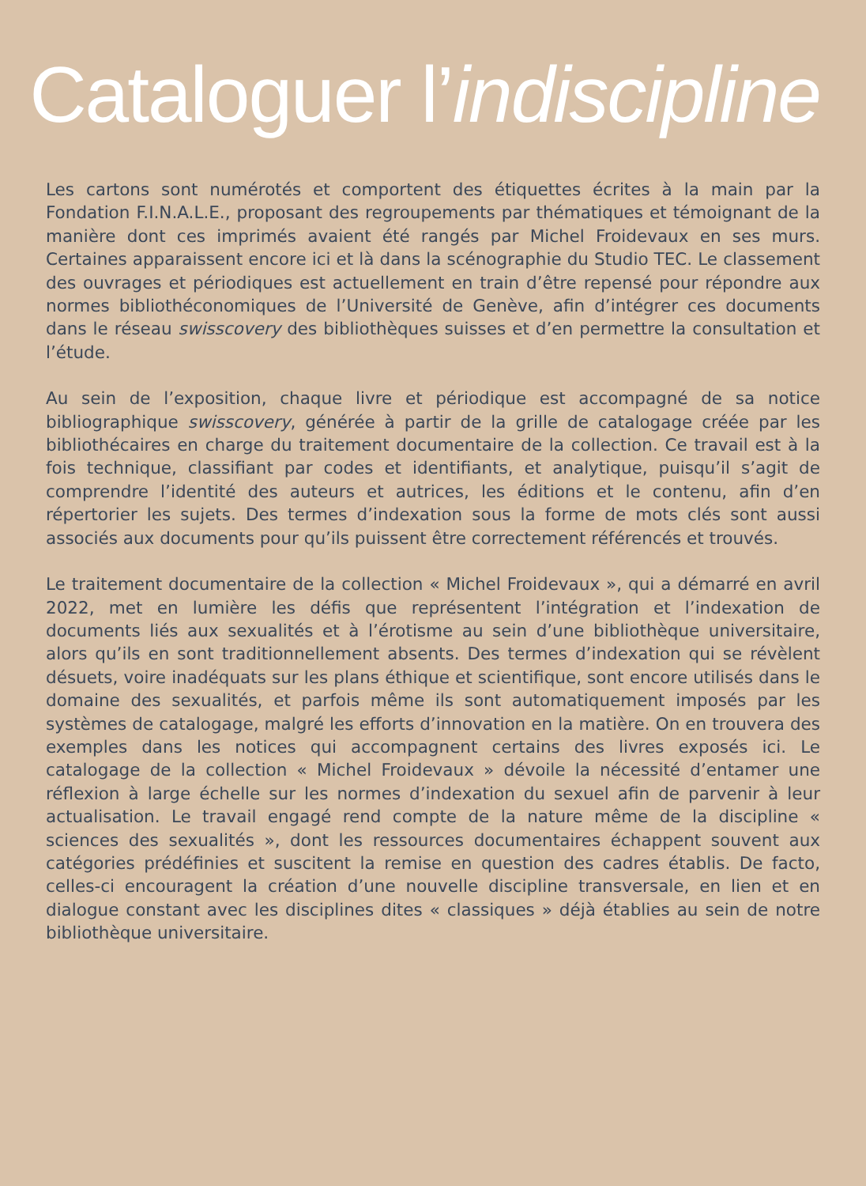Cataloguer l’indiscipline
Les cartons sont numérotés et comportent des étiquettes écrites à la main par la Fondation F.I.N.A.L.E., proposant des regroupements par thématiques et témoignant de la manière dont ces imprimés avaient été rangés par Michel Froidevaux en ses murs. Certaines apparaissent encore ici et là dans la scénographie du Studio TEC. Le classement des ouvrages et périodiques est actuellement en train d’être repensé pour répondre aux normes bibliothéconomiques de l’Université de Genève, afin d’intégrer ces documents dans le réseau swisscovery des bibliothèques suisses et d’en permettre la consultation et l’étude.
Au sein de l’exposition, chaque livre et périodique est accompagné de sa notice bibliographique swisscovery, générée à partir de la grille de catalogage créée par les bibliothécaires en charge du traitement documentaire de la collection. Ce travail est à la fois technique, classifiant par codes et identifiants, et analytique, puisqu’il s’agit de comprendre l’identité des auteurs et autrices, les éditions et le contenu, afin d’en répertorier les sujets. Des termes d’indexation sous la forme de mots clés sont aussi associés aux documents pour qu’ils puissent être correctement référencés et trouvés.
Le traitement documentaire de la collection « Michel Froidevaux », qui a démarré en avril 2022, met en lumière les défis que représentent l’intégration et l’indexation de documents liés aux sexualités et à l’érotisme au sein d’une bibliothèque universitaire, alors qu’ils en sont traditionnellement absents. Des termes d’indexation qui se révèlent désuets, voire inadéquats sur les plans éthique et scientifique, sont encore utilisés dans le domaine des sexualités, et parfois même ils sont automatiquement imposés par les systèmes de catalogage, malgré les efforts d’innovation en la matière. On en trouvera des exemples dans les notices qui accompagnent certains des livres exposés ici. Le catalogage de la collection « Michel Froidevaux » dévoile la nécessité d’entamer une réflexion à large échelle sur les normes d’indexation du sexuel afin de parvenir à leur actualisation. Le travail engagé rend compte de la nature même de la discipline « sciences des sexualités », dont les ressources documentaires échappent souvent aux catégories prédéfinies et suscitent la remise en question des cadres établis. De facto, celles-ci encouragent la création d’une nouvelle discipline transversale, en lien et en dialogue constant avec les disciplines dites « classiques » déjà établies au sein de notre bibliothèque universitaire.